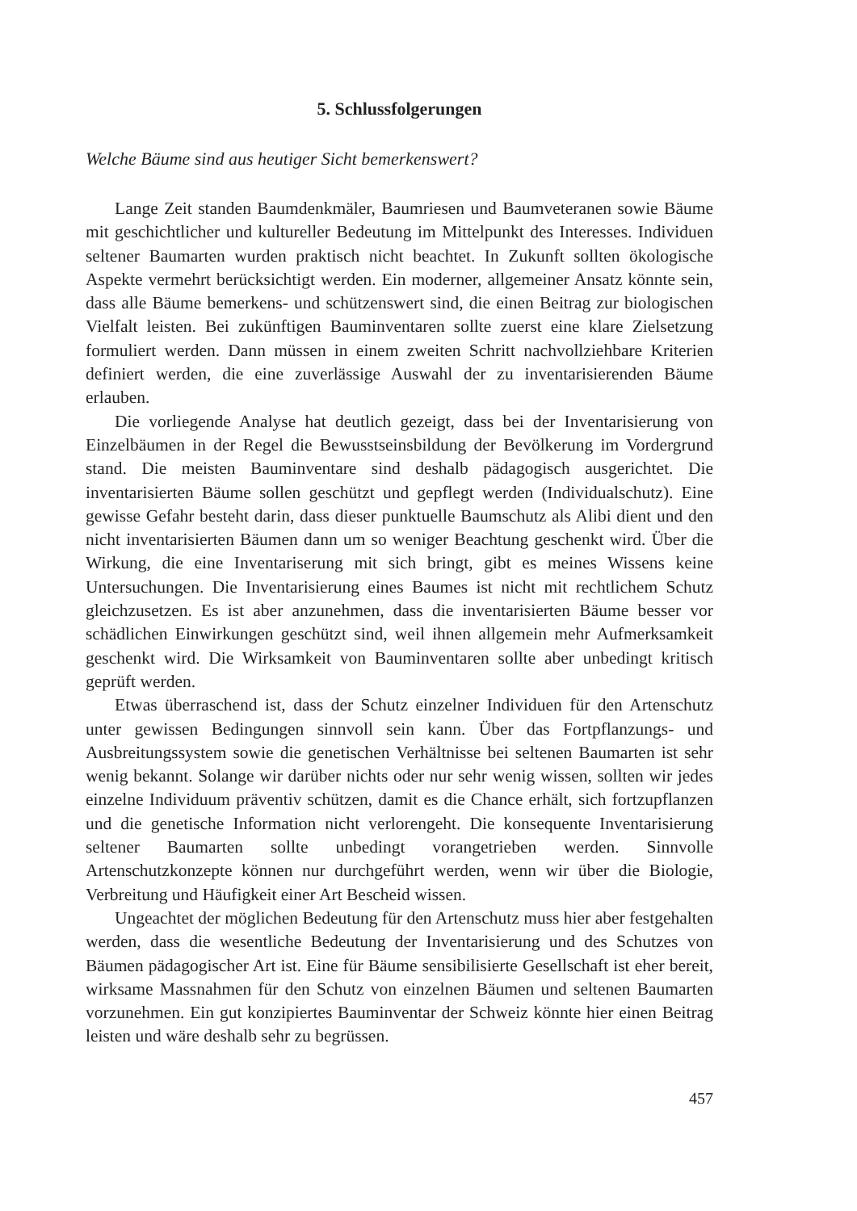5. Schlussfolgerungen
Welche Bäume sind aus heutiger Sicht bemerkenswert?
Lange Zeit standen Baumdenkmäler, Baumriesen und Baumveteranen sowie Bäume mit geschichtlicher und kultureller Bedeutung im Mittelpunkt des Interesses. Individuen seltener Baumarten wurden praktisch nicht beachtet. In Zukunft sollten ökologische Aspekte vermehrt berücksichtigt werden. Ein moderner, allgemeiner Ansatz könnte sein, dass alle Bäume bemerkens- und schützenswert sind, die einen Beitrag zur biologischen Vielfalt leisten. Bei zukünftigen Bauminventaren sollte zuerst eine klare Zielsetzung formuliert werden. Dann müssen in einem zweiten Schritt nachvollziehbare Kriterien definiert werden, die eine zuverlässige Auswahl der zu inventarisierenden Bäume erlauben.
Die vorliegende Analyse hat deutlich gezeigt, dass bei der Inventarisierung von Einzelbäumen in der Regel die Bewusstseinsbildung der Bevölkerung im Vordergrund stand. Die meisten Bauminventare sind deshalb pädagogisch ausgerichtet. Die inventarisierten Bäume sollen geschützt und gepflegt werden (Individualschutz). Eine gewisse Gefahr besteht darin, dass dieser punktuelle Baumschutz als Alibi dient und den nicht inventarisierten Bäumen dann um so weniger Beachtung geschenkt wird. Über die Wirkung, die eine Inventariserung mit sich bringt, gibt es meines Wissens keine Untersuchungen. Die Inventarisierung eines Baumes ist nicht mit rechtlichem Schutz gleichzusetzen. Es ist aber anzunehmen, dass die inventarisierten Bäume besser vor schädlichen Einwirkungen geschützt sind, weil ihnen allgemein mehr Aufmerksamkeit geschenkt wird. Die Wirksamkeit von Bauminventaren sollte aber unbedingt kritisch geprüft werden.
Etwas überraschend ist, dass der Schutz einzelner Individuen für den Artenschutz unter gewissen Bedingungen sinnvoll sein kann. Über das Fortpflanzungs- und Ausbreitungssystem sowie die genetischen Verhältnisse bei seltenen Baumarten ist sehr wenig bekannt. Solange wir darüber nichts oder nur sehr wenig wissen, sollten wir jedes einzelne Individuum präventiv schützen, damit es die Chance erhält, sich fortzupflanzen und die genetische Information nicht verlorengeht. Die konsequente Inventarisierung seltener Baumarten sollte unbedingt vorangetrieben werden. Sinnvolle Artenschutzkonzepte können nur durchgeführt werden, wenn wir über die Biologie, Verbreitung und Häufigkeit einer Art Bescheid wissen.
Ungeachtet der möglichen Bedeutung für den Artenschutz muss hier aber festgehalten werden, dass die wesentliche Bedeutung der Inventarisierung und des Schutzes von Bäumen pädagogischer Art ist. Eine für Bäume sensibilisierte Gesellschaft ist eher bereit, wirksame Massnahmen für den Schutz von einzelnen Bäumen und seltenen Baumarten vorzunehmen. Ein gut konzipiertes Bauminventar der Schweiz könnte hier einen Beitrag leisten und wäre deshalb sehr zu begrüssen.
457